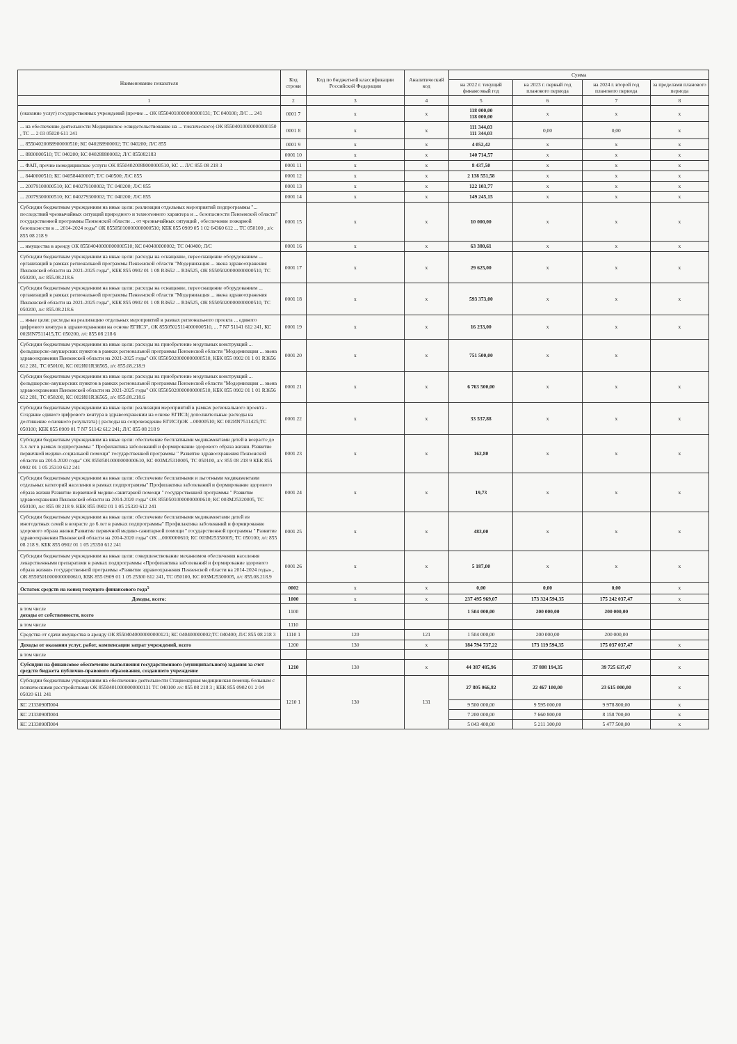| Наименование показателя | Код строки | Код по бюджетной классификации Российской Федерации | Аналитический код | Сумма | | | |
| --- | --- | --- | --- | --- | --- | --- | --- |
| | | | | на 2022 г. текущий финансовый год | на 2023 г. первый год планового периода | на 2024 г. второй год планового периода | за пределами планового периода |
| 1 | 2 | 3 | 4 | 5 | 6 | 7 | 8 |
| (оказание услуг) государственных учреждений (прочие ... ОК 85504010000000000131; ТС 040100; Л/С ... 241 | 0001 7 | х | х | 118 000,00 118 000,00 | х | х | х |
| ... на обеспечение деятельности Медицинское освидетельствование на ... токсического) ОК 85504010000000000150 , ТС ... 2 03 05020 611 241 | 0001 8 | х | х | 111 344,03 111 344,03 | 0,00 | 0,00 | х |
| ... 85504020088900000510; КС 040288900002; ТС 040200; Л/С 855 | 0001 9 | х | х | 4 052,42 | х | х | х |
| ... 8800000510; ТС 040200; КС 040288800002; Л/С 855082183 | 0001 10 | х | х | 140 714,57 | х | х | х |
| ... ФАП, прочие немедицинские услуги ОК 85504020088000000510, КС ... Л/С 855 08 218 3 | 0001 11 | х | х | 8 437,50 | х | х | х |
| ... 8440000510; КС 040584400007; Т/С 040500; Л/С 855 | 0001 12 | х | х | 2 138 551,58 | х | х | х |
| ... 20079100000510; КС 040279100002; ТС 040200; Л/С 855 | 0001 13 | х | х | 122 103,77 | х | х | х |
| ... 20079300000510; КС 040279300002; ТС 040200; Л/С 855 | 0001 14 | х | х | 149 245,15 | х | х | х |
| Субсидии бюджетным учреждениям на иные цели: реализация отдельных мероприятий подпрограммы "... последствий чрезвычайных ситуаций природного и техногенного характера и ... безопасности Пензенской области" государственной программы Пензенской области ... от чрезвычайных ситуаций , обеспечение пожарной безопасности в ... 2014-2024 годы" ОК 85505010000000000510; КБК 855 0909 05 1 02 64360 612 ... ТС 050100 , л/с 855 08 218 9 | 0001 15 | х | х | 10 000,00 | х | х | х |
| ... имущества в аренду ОК 85504040000000000510; КС 040400000002; ТС 040400; Л/С | 0001 16 | х | х | 63 380,61 | х | х | х |
| Субсидии бюджетным учреждениям на иные цели: расходы на оснащение, переоснащение оборудованием ... организаций в рамках региональной программы Пензенской области "Модернизация ... звена здравоохранения Пензенской области на 2021-2025 годы", КБК 855 0902 01 1 08 R3652 ... R36525, ОК 85505020000000000510, ТС 050200, л/с 855.08.218.6 | 0001 17 | х | х | 29 625,00 | х | х | х |
| Субсидии бюджетным учреждениям на иные цели: расходы на оснащение, переоснащение оборудованием ... организаций в рамках региональной программы Пензенской области "Модернизация ... звена здравоохранения Пензенской области на 2021-2025 годы", КБК 855 0902 01 1 08 R3652 ... R36525, ОК 85505020000000000510, ТС 050200, л/с 855.08.218.6 | 0001 18 | х | х | 593 373,00 | х | х | х |
| ... иные цели: расходы на реализацию отдельных мероприятий в рамках регионального проекта ... единого цифрового контура в здравоохранении на основе ЕГИСЗ", ОК 85505025114000000510, ... 7 N7 51141 612 241, КС 002ИN7511415,ТС 050200, л/с 855 08 218 6 | 0001 19 | х | х | 16 233,00 | х | х | х |
| Субсидии бюджетным учреждениям на иные цели: расходы на приобретение модульных конструкций ... фельдшерско-акушерских пунктов в рамках региональной программы Пензенской области "Модернизация ... звена здравоохранения Пензенской области на 2021-2025 годы" ОК 85505020000000000510, КБК 855 0902 01 1 01 R3656 612 281, ТС 050100, КС 002И01R36565, л/с 855.08.218.9 | 0001 20 | х | х | 751 500,00 | х | х | |
| Субсидии бюджетным учреждениям на иные цели: расходы на приобретение модульных конструкций ... фельдшерско-акушерских пунктов в рамках региональной программы Пензенской области "Модернизация ... звена здравоохранения Пензенской области на 2021-2025 годы" ОК 85505020000000000510, КБК 855 0902 01 1 01 R3656 612 281, ТС 050200, КС 002И01R36565, л/с 855.08.218.6 | 0001 21 | х | х | 6 763 500,00 | х | х | х |
| Субсидии бюджетным учреждениям на иные цели: реализация мероприятий в рамках регионального проекта - Создание единого цифрового контура в здравоохранении на основе ЕГИСЗ( дополнительные расходы на достижение основного результата) ( расходы на сопровождение ЕГИСЗ)ОК ...00000510; КС 002ИN7511425;ТС 050100; КБК 855 0909 01 7 N7 51142 612 241; Л/С 855 08 218 9 | 0001 22 | х | х | 33 537,88 | х | х | х |
| Субсидии бюджетным учреждениям на иные цели: обеспечение бесплатными медикаментами детей в возрасте до 3-х лет в рамках подпрограммы " Профилактика заболеваний и формирование здорового образа жизни. Развитие первичной медико-социальной помощи" государственной программы " Развитие здравоохранения Пензенской области на 2014-2020 годы" ОК 85505010000000000610, КС 003М25310005, ТС 050100, л/с 855 08 218 9 КБК 855 0902 01 1 05 25310 612 241 | 0001 23 | х | х | 162,80 | х | х | х |
| Субсидии бюджетным учреждениям на иные цели: обеспечение бесплатными и льготными медикаментами отдельных категорий населения в рамках подпрограммы" Профилактика заболеваний и формирование здорового образа жизни Развитие первичной медико-санитарной помощи " государственной программы " Развитие здравоохранения Пензенской области на 2014-2020 годы" ОК 85505010000000000610; КС 003М25320005, ТС 050100, л/с 855 08 218 9. КБК 855 0902 01 1 05 25320 612 241 | 0001 24 | х | х | 19,73 | х | х | х |
| Субсидии бюджетным учреждениям на иные цели: обеспечение бесплатными медикаментами детей из многодетных семей в возрасте до 6 лет в рамках подпрограммы" Профилактика заболеваний и формирование здорового образа жизни.Развитие первичной медико-санитарной помощи " государственной программы " Развитие здравоохранения Пензенской области на 2014-2020 годы" ОК ...0000000610; КС 003М25350005; ТС 050100; л/с 855 08 218 9. КБК 855 0902 01 1 05 25350 612 241 | 0001 25 | х | х | 483,00 | х | х | х |
| Субсидии бюджетным учреждениям на иные цели: совершенствование механизмов обеспечения населения лекарственными препаратами в рамках подпрограммы «Профилактика заболеваний и формирование здорового образа жизни» государственной программы «Развитие здравоохранения Пензенской области на 2014-2024 годы» , ОК 85505010000000000610, КБК 855 0909 01 1 05 25300 612 241, ТС 050100, КС 003М25300005, л/с 855.08.218.9 | 0001 26 | х | х | 5 187,00 | х | х | х |
| Остаток средств на конец текущего финансового года<sup>5</sup> | 0002 | х | х | 0,00 | 0,00 | 0,00 | х |
| Доходы, всего: | 1000 | х | х | 237 495 969,07 | 173 324 594,35 | 175 242 037,47 | х |
| в том числе доходы от собственности, всего | 1100 | | | 1 504 000,00 | 200 000,00 | 200 000,00 | |
| в том числе | 1110 | | | | | | |
| Средства от сдачи имущества в аренду ОК 85504040000000000121; КС 040400000002;ТС 040400; Л/С 855 08 218 3 | 1110 1 | 120 | 121 | 1 504 000,00 | 200 000,00 | 200 000,00 | |
| Доходы от оказания услуг, работ, компенсации затрат учреждений, всего | 1200 | 130 | х | 184 794 737,22 | 173 119 594,35 | 175 037 037,47 | х |
| в том числе | | | | | | | |
| Субсидии на финансовое обеспечение выполнения государственного (муниципального) задания за счет средств бюджета публично-правового образования, создавшего учреждение | 1210 | 130 | х | 44 387 485,96 | 37 808 194,35 | 39 725 637,47 | х |
| Субсидии бюджетным учреждениям на обеспечение деятельности Стационарная медицинская помощь больным с психическими расстройствами ОК 85504010000000000131 ТС 040100 л/с 855 08 218 3 ; КБК 855 0902 01 2 04 05020 611 241 | 1210 1 | 130 | 131 | 27 805 066,82 | 22 467 100,00 | 23 615 000,00 | х |
| КС 2133090П004 | | | | 9 500 000,00 | 9 595 000,00 | 9 978 800,00 | х |
| КС 2133090П004 | | | | 7 200 000,00 | 7 660 800,00 | 8 158 700,00 | х |
| КС 2133090П004 | | | | 5 043 400,00 | 5 211 300,00 | 5 477 500,00 | х |